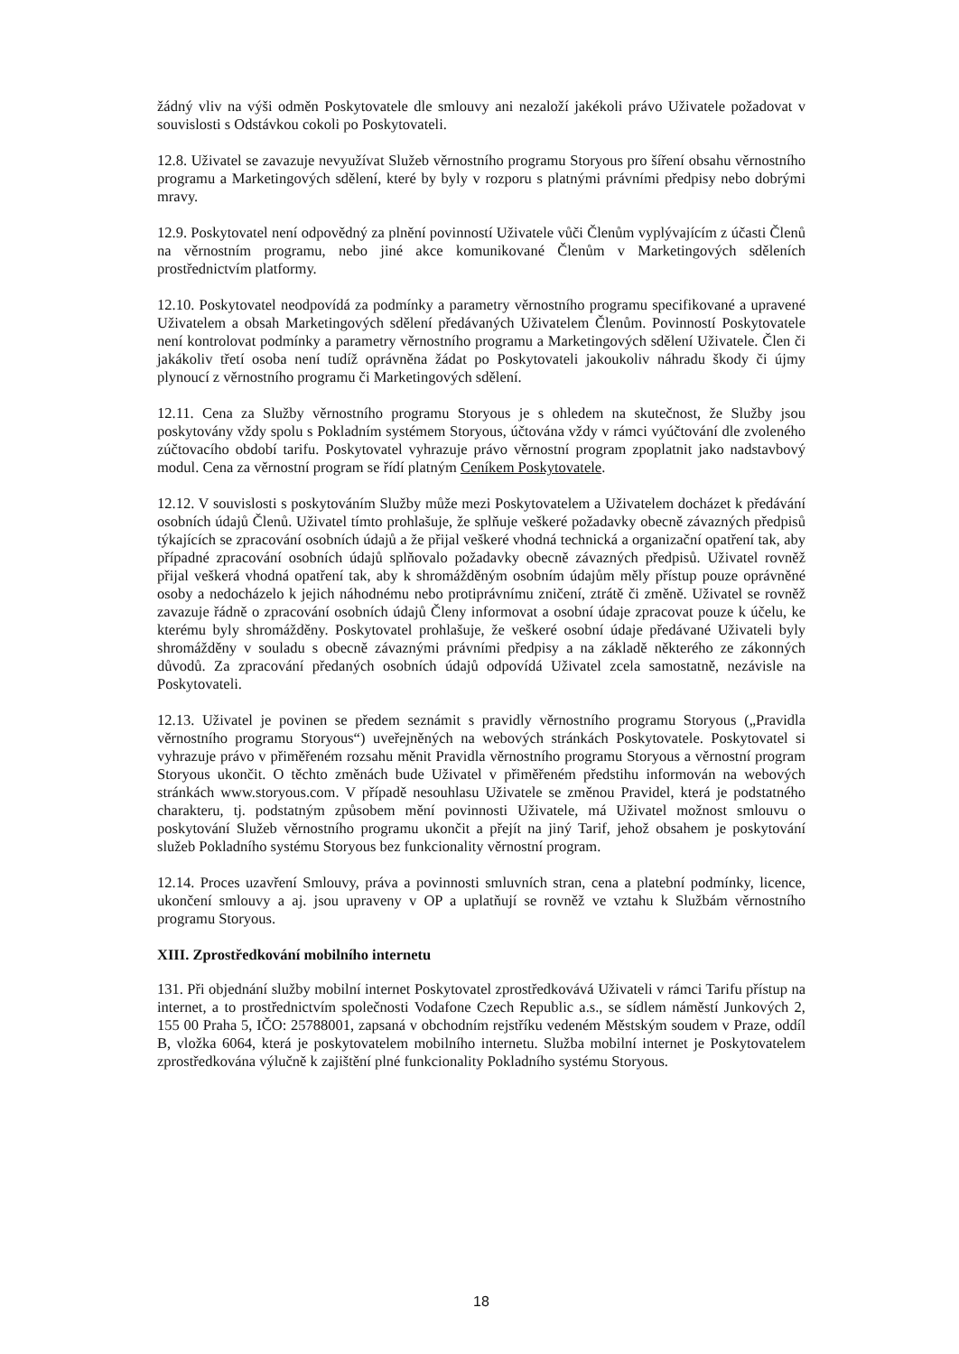žádný vliv na výši odměn Poskytovatele dle smlouvy ani nezaloží jakékoli právo Uživatele požadovat v souvislosti s Odstávkou cokoli po Poskytovateli.
12.8. Uživatel se zavazuje nevyužívat Služeb věrnostního programu Storyous pro šíření obsahu věrnostního programu a Marketingových sdělení, které by byly v rozporu s platnými právními předpisy nebo dobrými mravy.
12.9. Poskytovatel není odpovědný za plnění povinností Uživatele vůči Členům vyplývajícím z účasti Členů na věrnostním programu, nebo jiné akce komunikované Členům v Marketingových sděleních prostřednictvím platformy.
12.10. Poskytovatel neodpovídá za podmínky a parametry věrnostního programu specifikované a upravené Uživatelem a obsah Marketingových sdělení předávaných Uživatelem Členům. Povinností Poskytovatele není kontrolovat podmínky a parametry věrnostního programu a Marketingových sdělení Uživatele. Člen či jakákoliv třetí osoba není tudíž oprávněna žádat po Poskytovateli jakoukoliv náhradu škody či újmy plynoucí z věrnostního programu či Marketingových sdělení.
12.11. Cena za Služby věrnostního programu Storyous je s ohledem na skutečnost, že Služby jsou poskytovány vždy spolu s Pokladním systémem Storyous, účtována vždy v rámci vyúčtování dle zvoleného zúčtovacího období tarifu. Poskytovatel vyhrazuje právo věrnostní program zpoplatnit jako nadstavbový modul. Cena za věrnostní program se řídí platným Ceníkem Poskytovatele.
12.12. V souvislosti s poskytováním Služby může mezi Poskytovatelem a Uživatelem docházet k předávání osobních údajů Členů. Uživatel tímto prohlašuje, že splňuje veškeré požadavky obecně závazných předpisů týkajících se zpracování osobních údajů a že přijal veškeré vhodná technická a organizační opatření tak, aby případné zpracování osobních údajů splňovalo požadavky obecně závazných předpisů. Uživatel rovněž přijal veškerá vhodná opatření tak, aby k shromážděným osobním údajům měly přístup pouze oprávněné osoby a nedocházelo k jejich náhodnému nebo protiprávnímu zničení, ztrátě či změně. Uživatel se rovněž zavazuje řádně o zpracování osobních údajů Členy informovat a osobní údaje zpracovat pouze k účelu, ke kterému byly shromážděny. Poskytovatel prohlašuje, že veškeré osobní údaje předávané Uživateli byly shromážděny v souladu s obecně závaznými právními předpisy a na základě některého ze zákonných důvodů. Za zpracování předaných osobních údajů odpovídá Uživatel zcela samostatně, nezávisle na Poskytovateli.
12.13. Uživatel je povinen se předem seznámit s pravidly věrnostního programu Storyous („Pravidla věrnostního programu Storyous“) uveřejněných na webových stránkách Poskytovatele. Poskytovatel si vyhrazuje právo v přiměřeném rozsahu měnit Pravidla věrnostního programu Storyous a věrnostní program Storyous ukončit. O těchto změnách bude Uživatel v přiměřeném předstihu informován na webových stránkách www.storyous.com. V případě nesouhlasu Uživatele se změnou Pravidel, která je podstatného charakteru, tj. podstatným způsobem mění povinnosti Uživatele, má Uživatel možnost smlouvu o poskytování Služeb věrnostního programu ukončit a přejít na jiný Tarif, jehož obsahem je poskytování služeb Pokladního systému Storyous bez funkcionality věrnostní program.
12.14. Proces uzavření Smlouvy, práva a povinnosti smluvních stran, cena a platební podmínky, licence, ukončení smlouvy a aj. jsou upraveny v OP a uplatňují se rovněž ve vztahu k Službám věrnostního programu Storyous.
XIII. Zprostředkování mobilního internetu
131. Při objednání služby mobilní internet Poskytovatel zprostředkovává Uživateli v rámci Tarifu přístup na internet, a to prostřednictvím společnosti Vodafone Czech Republic a.s., se sídlem náměstí Junkových 2, 155 00 Praha 5, IČO: 25788001, zapsaná v obchodním rejstříku vedeném Městským soudem v Praze, oddíl B, vložka 6064, která je poskytovatelem mobilního internetu. Služba mobilní internet je Poskytovatelem zprostředkována výlučně k zajištění plné funkcionality Pokladního systému Storyous.
18